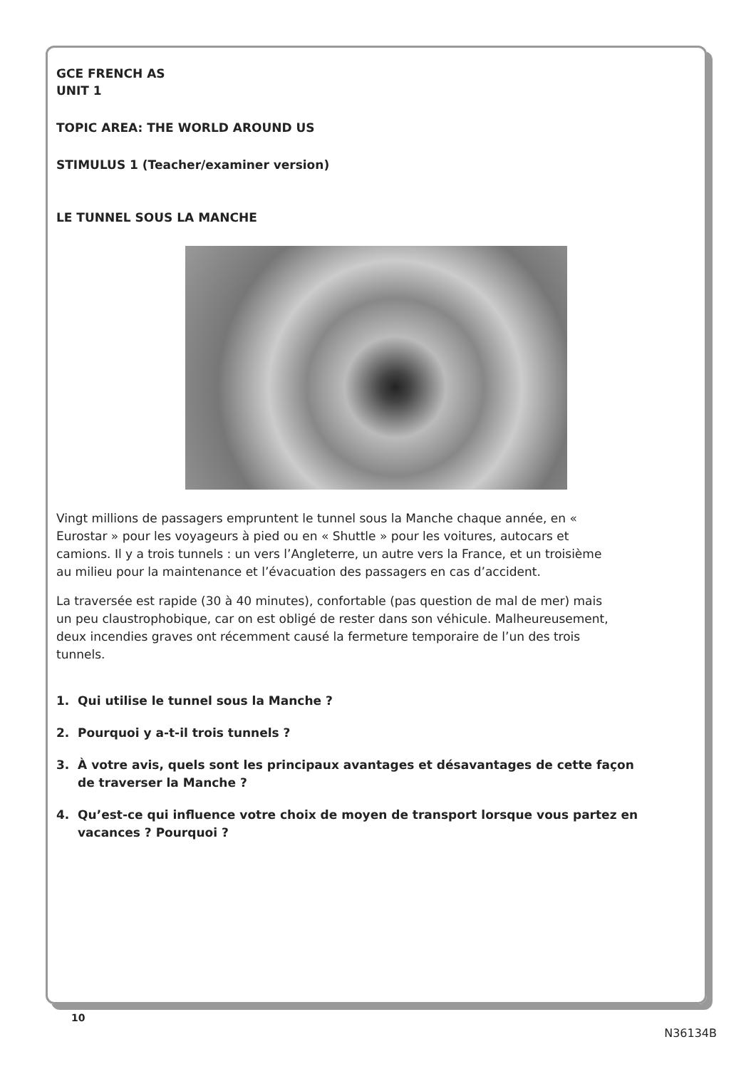GCE FRENCH AS
UNIT 1
TOPIC AREA: THE WORLD AROUND US
STIMULUS 1 (Teacher/examiner version)
LE TUNNEL SOUS LA MANCHE
Vingt millions de passagers empruntent le tunnel sous la Manche chaque année, en « Eurostar » pour les voyageurs à pied ou en « Shuttle » pour les voitures, autocars et camions. Il y a trois tunnels : un vers l’Angleterre, un autre vers la France, et un troisième au milieu pour la maintenance et l’évacuation des passagers en cas d’accident.
La traversée est rapide (30 à 40 minutes), confortable (pas question de mal de mer) mais un peu claustrophobique, car on est obligé de rester dans son véhicule. Malheureusement, deux incendies graves ont récemment causé la fermeture temporaire de l’un des trois tunnels.
1. Qui utilise le tunnel sous la Manche ?
2. Pourquoi y a-t-il trois tunnels ?
3. À votre avis, quels sont les principaux avantages et désavantages de cette façon de traverser la Manche ?
4. Qu’est-ce qui influence votre choix de moyen de transport lorsque vous partez en vacances ? Pourquoi ?
10
N36134B